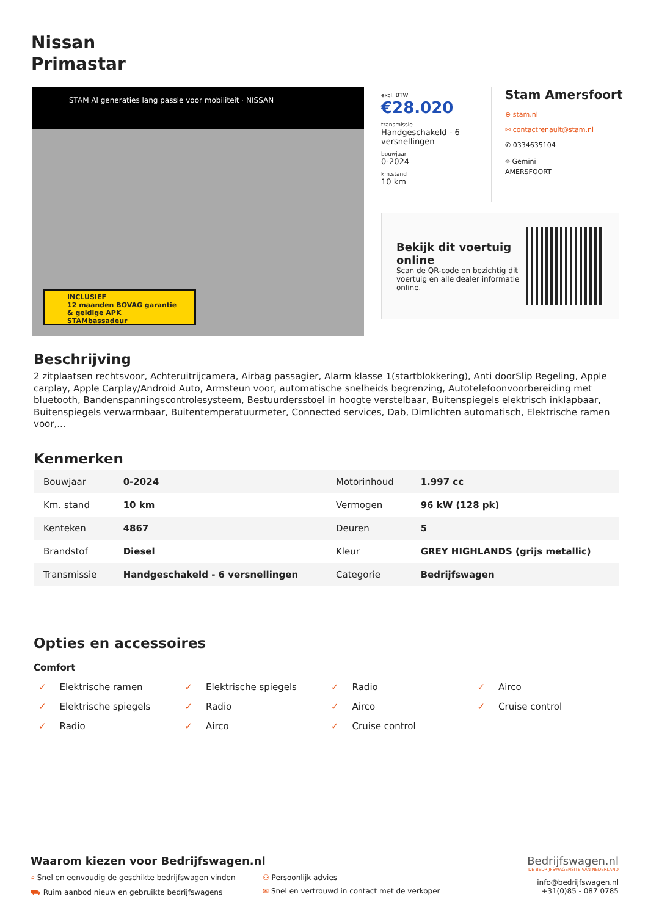Nissan
Primastar
STAM Al generaties lang passie voor mobiliteit · NISSAN
INCLUSIEF
12 maanden BOVAG garantie
& geldige APK
STAMbassadeur
excl. BTW
€28.020
transmissie
Handgeschakeld - 6 versnellingen
bouwjaar
0-2024
km.stand
10 km
Stam Amersfoort
⊕ stam.nl
✉ contactrenault@stam.nl
✆ 0334635104
⌖ Gemini
AMERSFOORT
Bekijk dit voertuig online
Scan de QR-code en bezichtig dit voertuig en alle dealer informatie online.
Beschrijving
2 zitplaatsen rechtsvoor, Achteruitrijcamera, Airbag passagier, Alarm klasse 1(startblokkering), Anti doorSlip Regeling, Apple carplay, Apple Carplay/Android Auto, Armsteun voor, automatische snelheids begrenzing, Autotelefoonvoorbereiding met bluetooth, Bandenspanningscontrolesysteem, Bestuurdersstoel in hoogte verstelbaar, Buitenspiegels elektrisch inklapbaar, Buitenspiegels verwarmbaar, Buitentemperatuurmeter, Connected services, Dab, Dimlichten automatisch, Elektrische ramen voor,...
Kenmerken
| Bouwjaar | 0-2024 | Motorinhoud | 1.997 cc |
| Km. stand | 10 km | Vermogen | 96 kW (128 pk) |
| Kenteken | 4867 | Deuren | 5 |
| Brandstof | Diesel | Kleur | GREY HIGHLANDS (grijs metallic) |
| Transmissie | Handgeschakeld - 6 versnellingen | Categorie | Bedrijfswagen |
Opties en accessoires
Comfort
✓ Elektrische ramen
✓ Elektrische spiegels
✓ Radio
✓ Airco
✓ Elektrische spiegels
✓ Radio
✓ Airco
✓ Cruise control
✓ Radio
✓ Airco
✓ Cruise control
Waarom kiezen voor Bedrijfswagen.nl
⌕ Snel en eenvoudig de geschikte bedrijfswagen vinden
⚇ Persoonlijk advies
⛟ Ruim aanbod nieuw en gebruikte bedrijfswagens
✉ Snel en vertrouwd in contact met de verkoper
Bedrijfswagen.nl
DE BEDRIJFSWAGENSITE VAN NEDERLAND
info@bedrijfswagen.nl
+31(0)85 - 087 0785